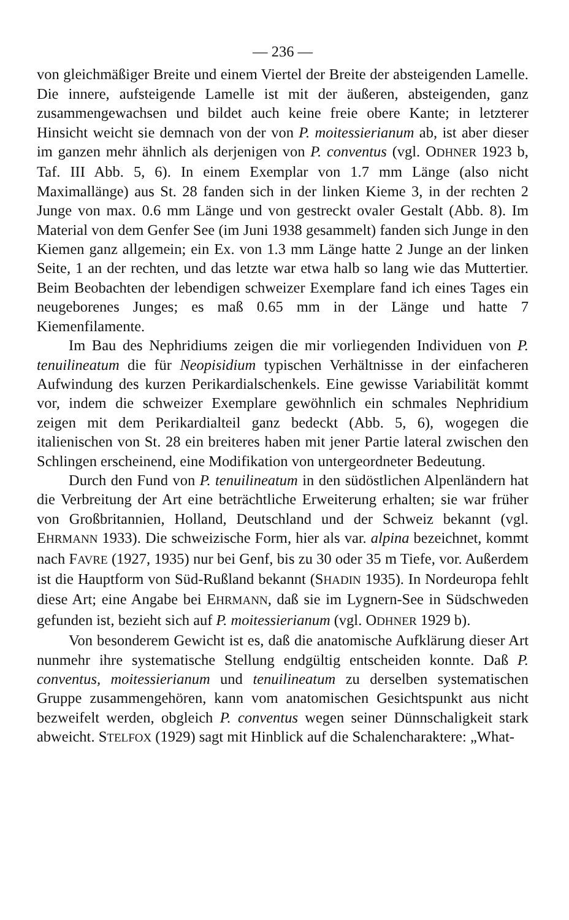— 236 —
von gleichmäßiger Breite und einem Viertel der Breite der absteigenden Lamelle. Die innere, aufsteigende Lamelle ist mit der äußeren, absteigenden, ganz zusammengewachsen und bildet auch keine freie obere Kante; in letzterer Hinsicht weicht sie demnach von der von P. moitessierianum ab, ist aber dieser im ganzen mehr ähnlich als derjenigen von P. conventus (vgl. ODHNER 1923 b, Taf. III Abb. 5, 6). In einem Exemplar von 1.7 mm Länge (also nicht Maximallänge) aus St. 28 fanden sich in der linken Kieme 3, in der rechten 2 Junge von max. 0.6 mm Länge und von gestreckt ovaler Gestalt (Abb. 8). Im Material von dem Genfer See (im Juni 1938 gesammelt) fanden sich Junge in den Kiemen ganz allgemein; ein Ex. von 1.3 mm Länge hatte 2 Junge an der linken Seite, 1 an der rechten, und das letzte war etwa halb so lang wie das Muttertier. Beim Beobachten der lebendigen schweizer Exemplare fand ich eines Tages ein neugeborenes Junges; es maß 0.65 mm in der Länge und hatte 7 Kiemenfilamente.
Im Bau des Nephridiums zeigen die mir vorliegenden Individuen von P. tenuilineatum die für Neopisidium typischen Verhältnisse in der einfacheren Aufwindung des kurzen Perikardialschenkels. Eine gewisse Variabilität kommt vor, indem die schweizer Exemplare gewöhnlich ein schmales Nephridium zeigen mit dem Perikardialteil ganz bedeckt (Abb. 5, 6), wogegen die italienischen von St. 28 ein breiteres haben mit jener Partie lateral zwischen den Schlingen erscheinend, eine Modifikation von untergeordneter Bedeutung.
Durch den Fund von P. tenuilineatum in den südöstlichen Alpenländern hat die Verbreitung der Art eine beträchtliche Erweiterung erhalten; sie war früher von Großbritannien, Holland, Deutschland und der Schweiz bekannt (vgl. EHRMANN 1933). Die schweizische Form, hier als var. alpina bezeichnet, kommt nach FAVRE (1927, 1935) nur bei Genf, bis zu 30 oder 35 m Tiefe, vor. Außerdem ist die Hauptform von Süd-Rußland bekannt (SHADIN 1935). In Nordeuropa fehlt diese Art; eine Angabe bei EHRMANN, daß sie im Lygnern-See in Südschweden gefunden ist, bezieht sich auf P. moitessierianum (vgl. ODHNER 1929 b).
Von besonderem Gewicht ist es, daß die anatomische Aufklärung dieser Art nunmehr ihre systematische Stellung endgültig entscheiden konnte. Daß P. conventus, moitessierianum und tenuilineatum zu derselben systematischen Gruppe zusammengehören, kann vom anatomischen Gesichtspunkt aus nicht bezweifelt werden, obgleich P. conventus wegen seiner Dünnschaligkeit stark abweicht. STELFOX (1929) sagt mit Hinblick auf die Schalencharaktere: „What-